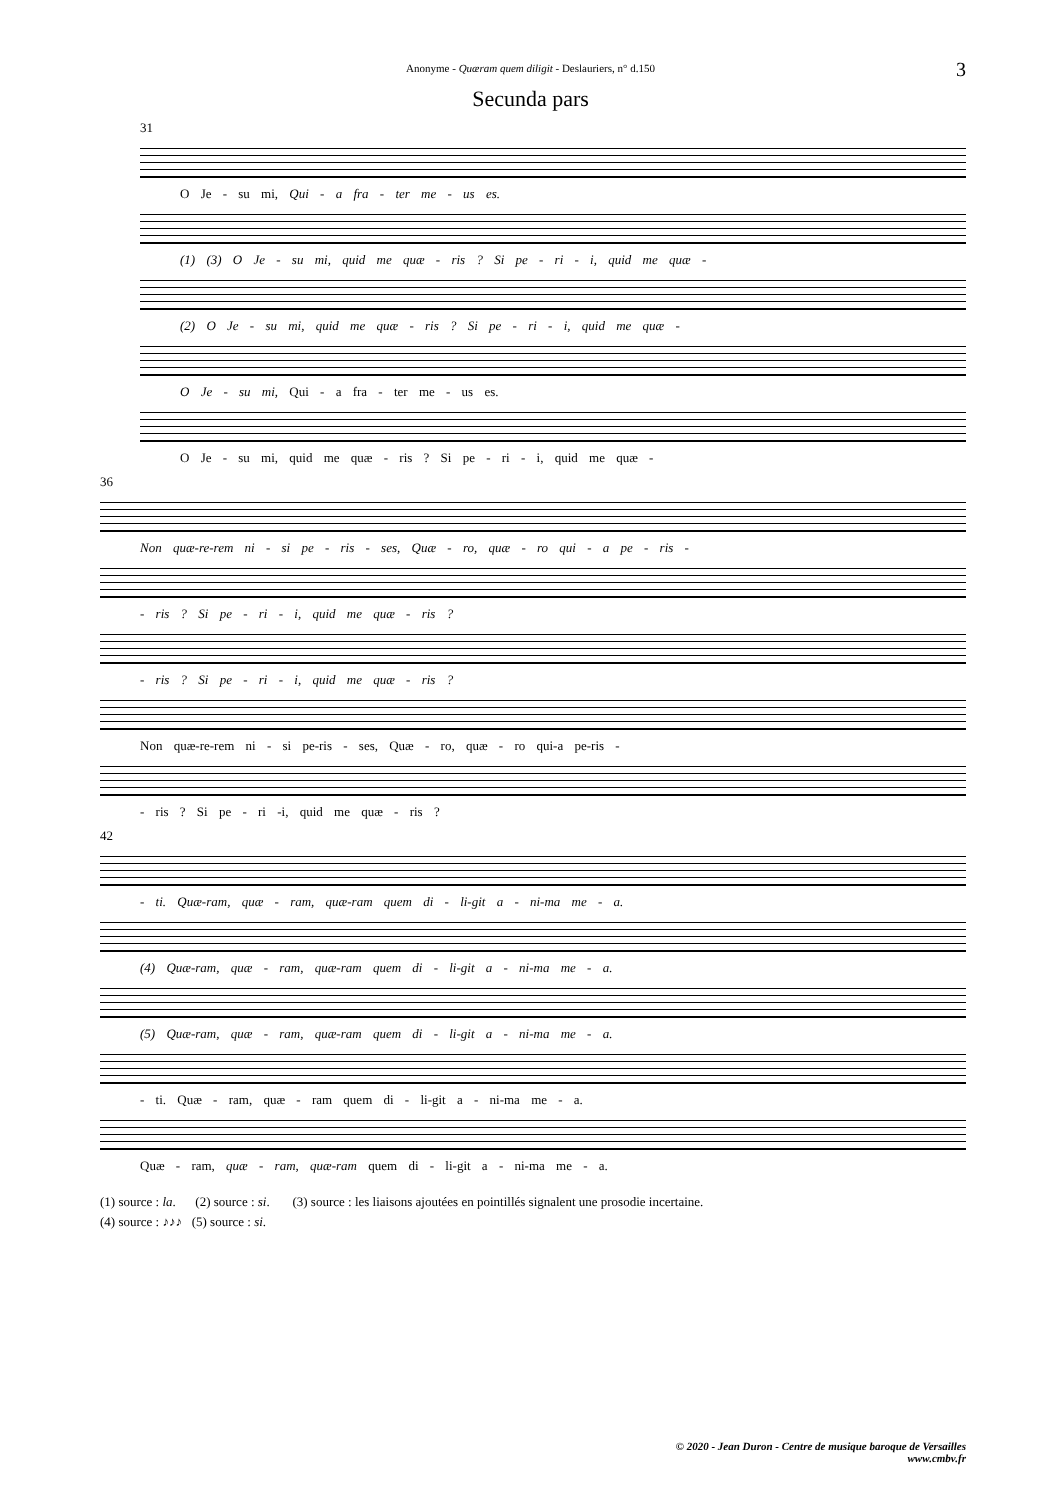Anonyme - Quæram quem diligit - Deslauriers, n° d.150
3
Secunda pars
31
O Je - su mi, Qui - a fra - ter me - us es.
(1) (3) O Je - su mi, quid me quæ - ris ? Si pe - ri - i, quid me quæ -
(2) O Je - su mi, quid me quæ - ris ? Si pe - ri - i, quid me quæ -
O Je - su mi, Qui - a fra - ter me - us es.
O Je - su mi, quid me quæ - ris ? Si pe - ri - i, quid me quæ -
36
Non quæ-re-rem ni - si pe - ris - ses, Quæ - ro, quæ - ro qui - a pe - ris -
- ris ? Si pe - ri - i, quid me quæ - ris ?
- ris ? Si pe - ri - i, quid me quæ - ris ?
Non quæ-re-rem ni - si pe-ris - ses, Quæ - ro, quæ - ro qui-a pe-ris -
- ris ? Si pe - ri -i, quid me quæ - ris ?
42
- ti. Quæ-ram, quæ - ram, quæ-ram quem di - li-git a - ni-ma me - a.
(4) Quæ-ram, quæ - ram, quæ-ram quem di - li-git a - ni-ma me - a.
(5) Quæ-ram, quæ - ram, quæ-ram quem di - li-git a - ni-ma me - a.
- ti. Quæ - ram, quæ - ram quem di - li-git a - ni-ma me - a.
Quæ - ram, quæ - ram, quæ-ram quem di - li-git a - ni-ma me - a.
(1) source : la. (2) source : si. (3) source : les liaisons ajoutées en pointillés signalent une prosodie incertaine.
(4) source : ♪♪♪ (5) source : si.
© 2020 - Jean Duron - Centre de musique baroque de Versailles
www.cmbv.fr